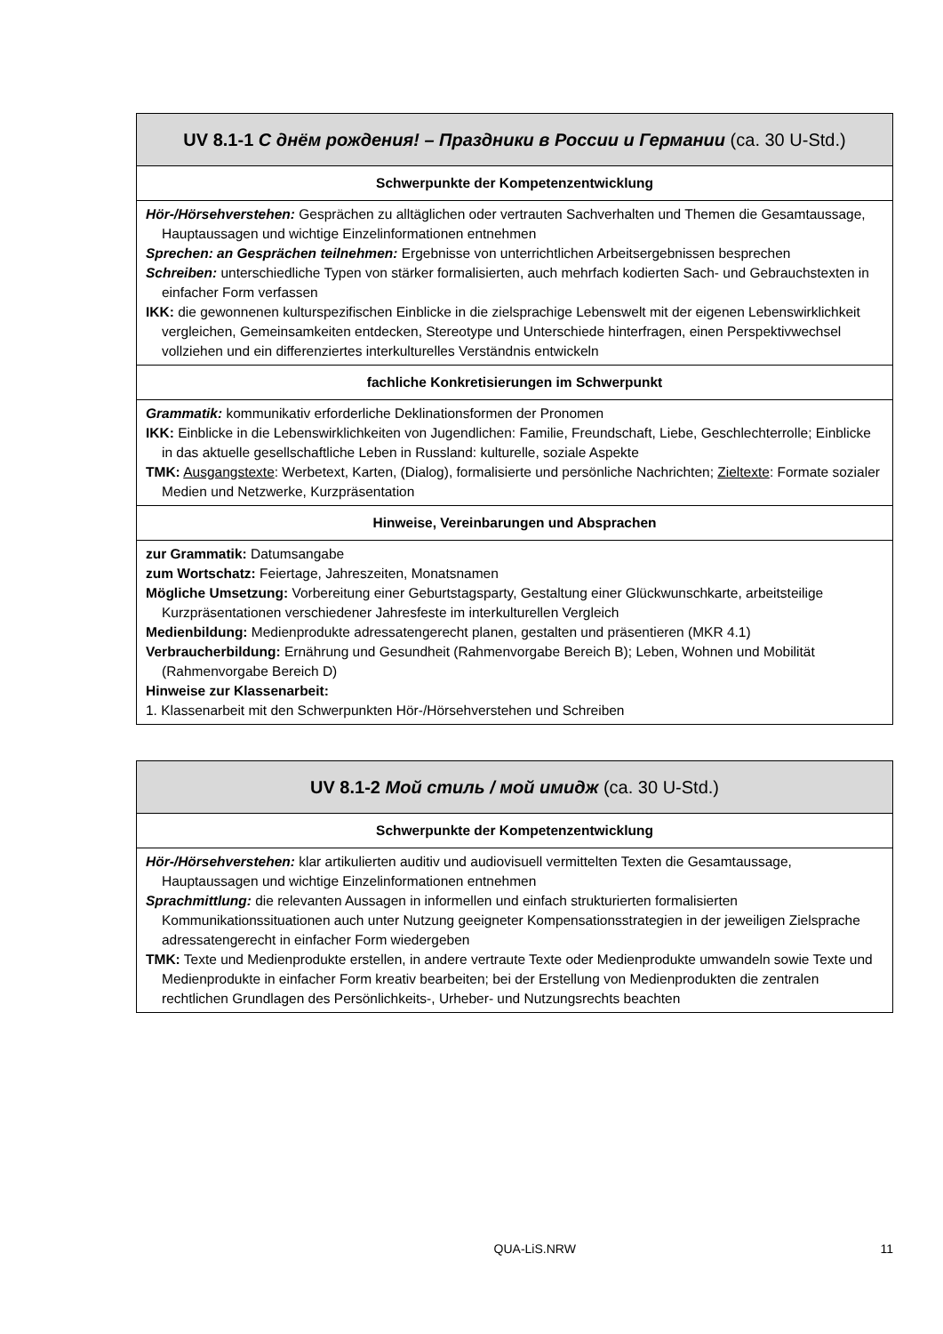| UV 8.1-1 С днём рождения! – Праздники в России и Германии (ca. 30 U-Std.) |
| Schwerpunkte der Kompetenzentwicklung |
| Hör-/Hörsehverstehen: Gesprächen zu alltäglichen oder vertrauten Sachverhalten und Themen die Gesamtaussage, Hauptaussagen und wichtige Einzelinformationen entnehmen Sprechen: an Gesprächen teilnehmen: Ergebnisse von unterrichtlichen Arbeitsergebnissen besprechen Schreiben: unterschiedliche Typen von stärker formalisierten, auch mehrfach kodierten Sach- und Gebrauchstexten in einfacher Form verfassen IKK: die gewonnenen kulturspezifischen Einblicke in die zielsprachige Lebenswelt mit der eigenen Lebenswirklichkeit vergleichen, Gemeinsamkeiten entdecken, Stereotype und Unterschiede hinterfragen, einen Perspektivwechsel vollziehen und ein differenziertes interkulturelles Verständnis entwickeln |
| fachliche Konkretisierungen im Schwerpunkt |
| Grammatik: kommunikativ erforderliche Deklinationsformen der Pronomen IKK: Einblicke in die Lebenswirklichkeiten von Jugendlichen: Familie, Freundschaft, Liebe, Geschlechterrolle; Einblicke in das aktuelle gesellschaftliche Leben in Russland: kulturelle, soziale Aspekte TMK: Ausgangstexte : Werbetext, Karten, (Dialog), formalisierte und persönliche Nachrichten; Zieltexte : Formate sozialer Medien und Netzwerke, Kurzpräsentation |
| Hinweise, Vereinbarungen und Absprachen |
| zur Grammatik: Datumsangabe zum Wortschatz: Feiertage, Jahreszeiten, Monatsnamen Mögliche Umsetzung: Vorbereitung einer Geburtstagsparty, Gestaltung einer Glückwunschkarte, arbeitsteilige Kurzpräsentationen verschiedener Jahresfeste im interkulturellen Vergleich Medienbildung: Medienprodukte adressatengerecht planen, gestalten und präsentieren (MKR 4.1) Verbraucherbildung: Ernährung und Gesundheit (Rahmenvorgabe Bereich B); Leben, Wohnen und Mobilität (Rahmenvorgabe Bereich D) Hinweise zur Klassenarbeit: 1. Klassenarbeit mit den Schwerpunkten Hör-/Hörsehverstehen und Schreiben |
| UV 8.1-2 Мой стиль / мой имидж (ca. 30 U-Std.) |
| Schwerpunkte der Kompetenzentwicklung |
| Hör-/Hörsehverstehen: klar artikulierten auditiv und audiovisuell vermittelten Texten die Gesamtaussage, Hauptaussagen und wichtige Einzelinformationen entnehmen Sprachmittlung: die relevanten Aussagen in informellen und einfach strukturierten formalisierten Kommunikationssituationen auch unter Nutzung geeigneter Kompensationsstrategien in der jeweiligen Zielsprache adressatengerecht in einfacher Form wiedergeben TMK: Texte und Medienprodukte erstellen, in andere vertraute Texte oder Medienprodukte umwandeln sowie Texte und Medienprodukte in einfacher Form kreativ bearbeiten; bei der Erstellung von Medienprodukten die zentralen rechtlichen Grundlagen des Persönlichkeits-, Urheber- und Nutzungsrechts beachten |
QUA-LiS.NRW 11